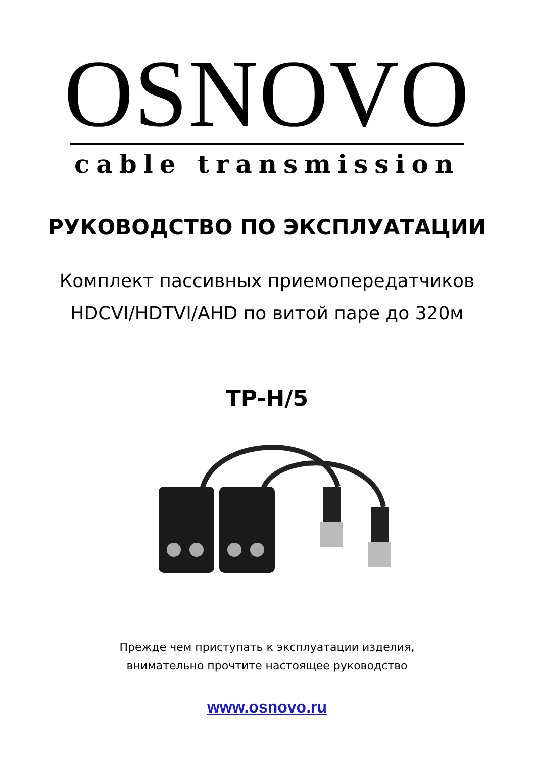OSNOVO
cable transmission
РУКОВОДСТВО ПО ЭКСПЛУАТАЦИИ
Комплект пассивных приемопередатчиков
HDCVI/HDTVI/AHD по витой паре до 320м
TP-H/5
Прежде чем приступать к эксплуатации изделия,
внимательно прочтите настоящее руководство
www.osnovo.ru